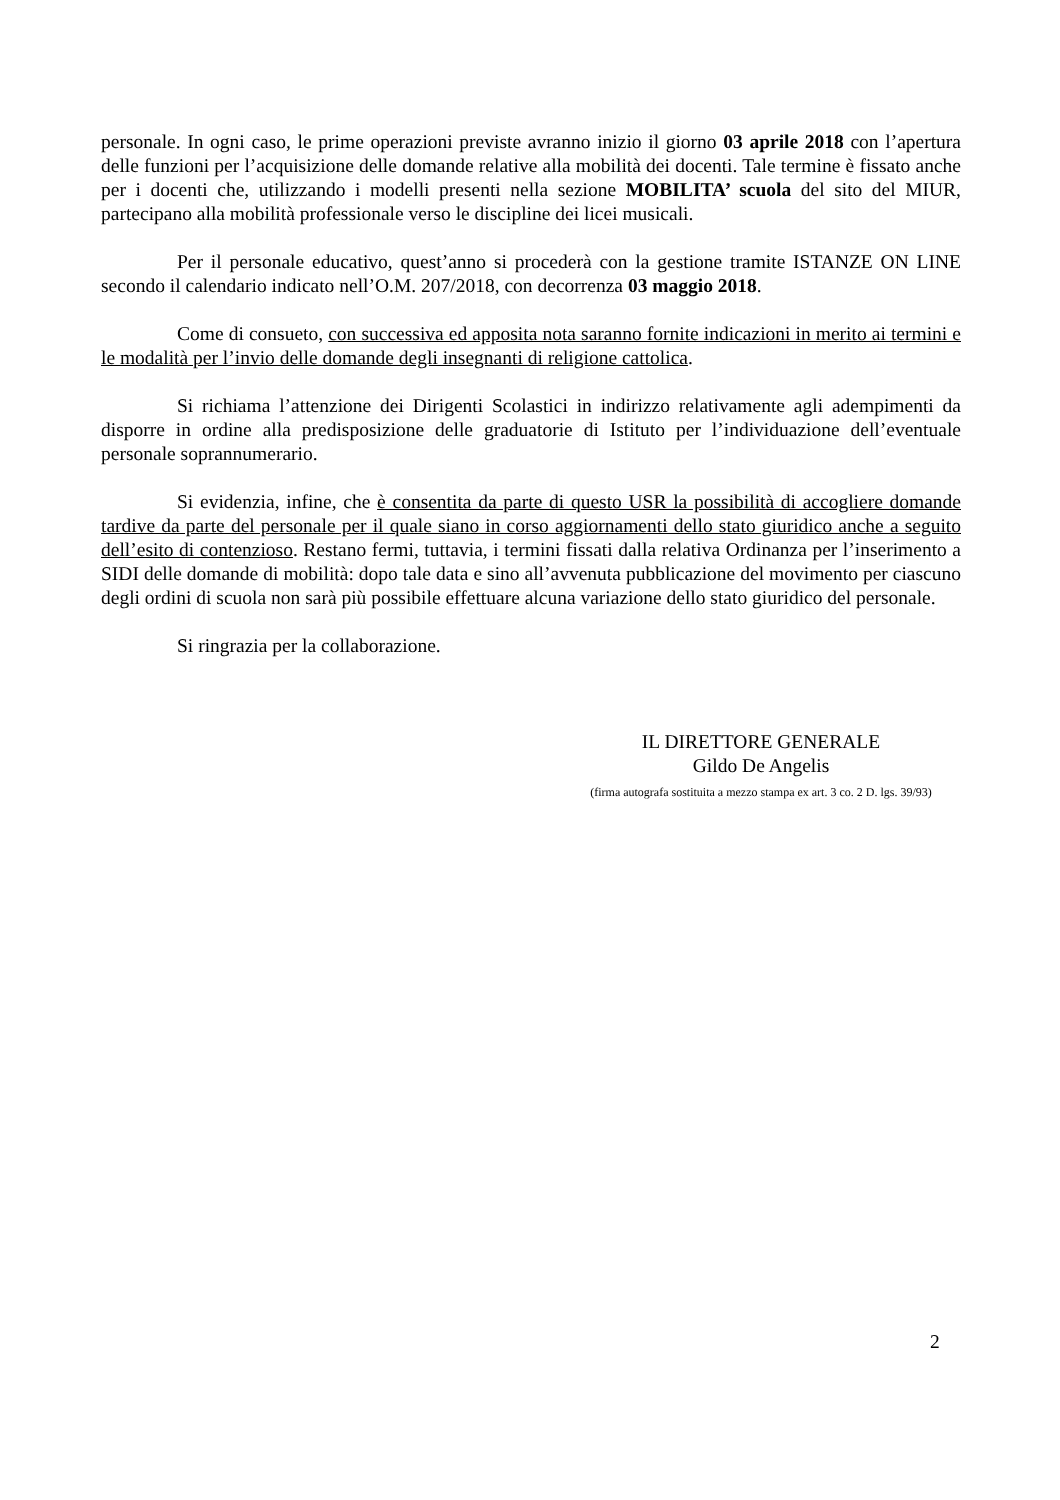personale. In ogni caso, le prime operazioni previste avranno inizio il giorno 03 aprile 2018 con l’apertura delle funzioni per l’acquisizione delle domande relative alla mobilità dei docenti. Tale termine è fissato anche per i docenti che, utilizzando i modelli presenti nella sezione MOBILITA’ scuola del sito del MIUR, partecipano alla mobilità professionale verso le discipline dei licei musicali.
Per il personale educativo, quest’anno si procederà con la gestione tramite ISTANZE ON LINE secondo il calendario indicato nell’O.M. 207/2018, con decorrenza 03 maggio 2018.
Come di consueto, con successiva ed apposita nota saranno fornite indicazioni in merito ai termini e le modalità per l’invio delle domande degli insegnanti di religione cattolica.
Si richiama l’attenzione dei Dirigenti Scolastici in indirizzo relativamente agli adempimenti da disporre in ordine alla predisposizione delle graduatorie di Istituto per l’individuazione dell’eventuale personale soprannumerario.
Si evidenzia, infine, che è consentita da parte di questo USR la possibilità di accogliere domande tardive da parte del personale per il quale siano in corso aggiornamenti dello stato giuridico anche a seguito dell’esito di contenzioso. Restano fermi, tuttavia, i termini fissati dalla relativa Ordinanza per l’inserimento a SIDI delle domande di mobilità: dopo tale data e sino all’avvenuta pubblicazione del movimento per ciascuno degli ordini di scuola non sarà più possibile effettuare alcuna variazione dello stato giuridico del personale.
Si ringrazia per la collaborazione.
IL DIRETTORE GENERALE
Gildo De Angelis
(firma autografa sostituita a mezzo stampa ex art. 3 co. 2 D. lgs. 39/93)
2